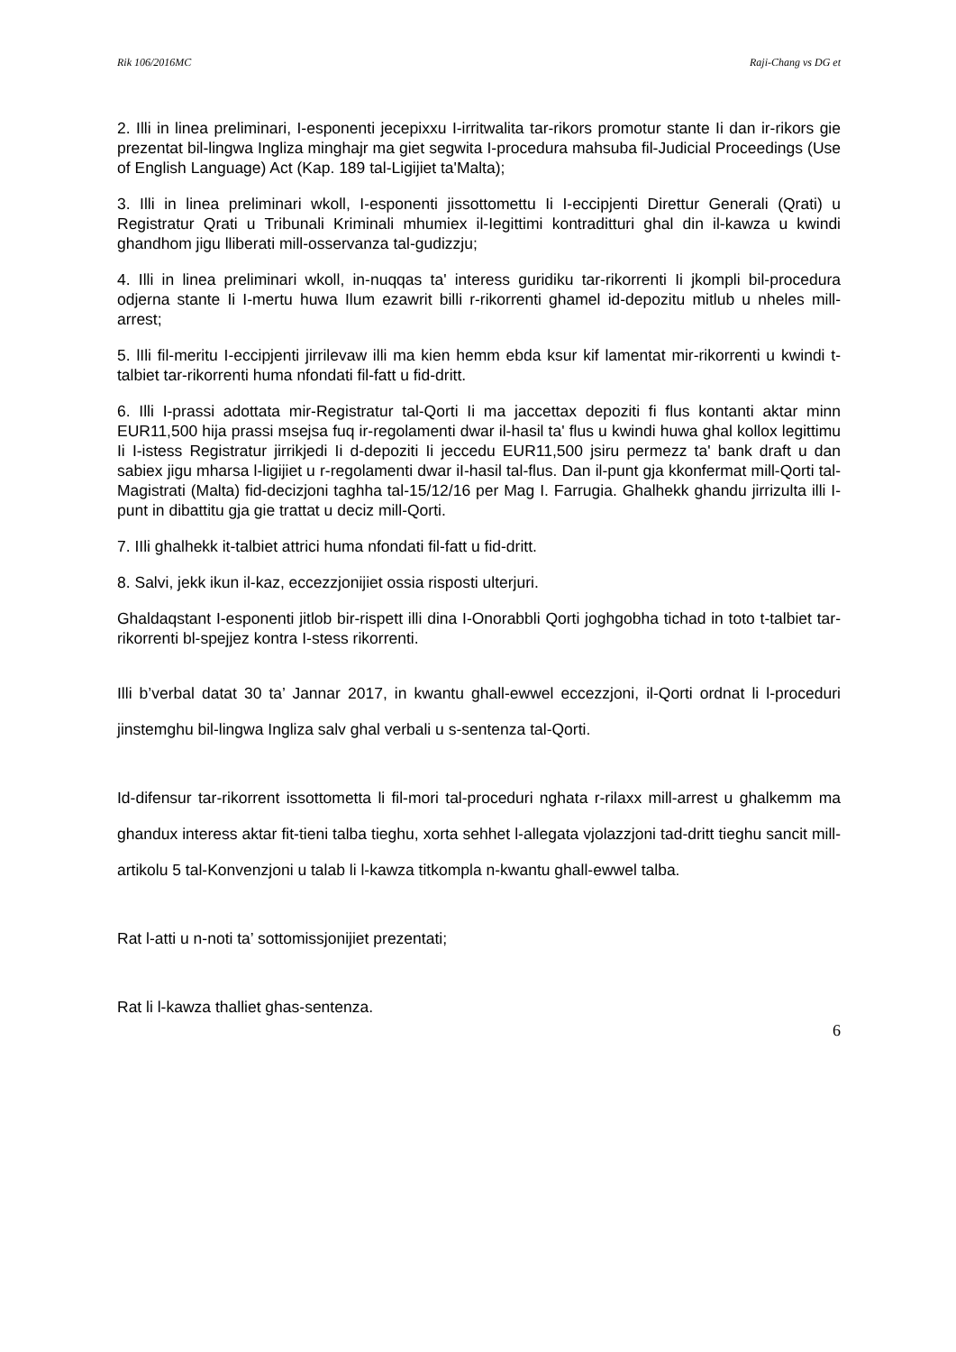Rik 106/2016MC Raji-Chang vs DG et
2. Illi in linea preliminari, I-esponenti jecepixxu I-irritwalita tar-rikors promotur stante Ii dan ir-rikors gie prezentat bil-lingwa Ingliza minghajr ma giet segwita I-procedura mahsuba fil-Judicial Proceedings (Use of English Language) Act (Kap. 189 tal-Ligijiet ta'Malta);
3. Illi in linea preliminari wkoll, I-esponenti jissottomettu Ii I-eccipjenti Direttur Generali (Qrati) u Registratur Qrati u Tribunali Kriminali mhumiex il-Iegittimi kontraditturi ghal din il-kawza u kwindi ghandhom jigu lliberati mill-osservanza tal-gudizzju;
4. Illi in linea preliminari wkoll, in-nuqqas ta' interess guridiku tar-rikorrenti Ii jkompli bil-procedura odjerna stante Ii I-mertu huwa Ilum ezawrit billi r-rikorrenti ghamel id-depozitu mitlub u nheles mill-arrest;
5. lIli fil-meritu I-eccipjenti jirrilevaw illi ma kien hemm ebda ksur kif lamentat mir-rikorrenti u kwindi t-talbiet tar-rikorrenti huma nfondati fil-fatt u fid-dritt.
6. Illi I-prassi adottata mir-Registratur tal-Qorti Ii ma jaccettax depoziti fi flus kontanti aktar minn EUR11,500 hija prassi msejsa fuq ir-regolamenti dwar il-hasil ta' flus u kwindi huwa ghal kollox legittimu Ii I-istess Registratur jirrikjedi Ii d-depoziti Ii jeccedu EUR11,500 jsiru permezz ta' bank draft u dan sabiex jigu mharsa l-ligijiet u r-regolamenti dwar iI-hasil tal-flus. Dan il-punt gja kkonfermat mill-Qorti tal-Magistrati (Malta) fid-decizjoni taghha tal-15/12/16 per Mag I. Farrugia. Ghalhekk ghandu jirrizulta illi I-punt in dibattitu gja gie trattat u deciz mill-Qorti.
7. IIli ghalhekk it-talbiet attrici huma nfondati fil-fatt u fid-dritt.
8. Salvi, jekk ikun il-kaz, eccezzjonijiet ossia risposti ulterjuri.
Ghaldaqstant I-esponenti jitlob bir-rispett illi dina I-Onorabbli Qorti joghgobha tichad in toto t-talbiet tar-rikorrenti bl-spejjez kontra I-stess rikorrenti.
Illi b’verbal datat 30 ta’ Jannar 2017, in kwantu ghall-ewwel eccezzjoni, il-Qorti ordnat li l-proceduri jinstemghu bil-lingwa Ingliza salv ghal verbali u s-sentenza tal-Qorti.
Id-difensur tar-rikorrent issottometta li fil-mori tal-proceduri nghata r-rilaxx mill-arrest u ghalkemm ma ghandux interess aktar fit-tieni talba tieghu, xorta sehhet l-allegata vjolazzjoni tad-dritt tieghu sancit mill-artikolu 5 tal-Konvenzjoni u talab li l-kawza titkompla n-kwantu ghall-ewwel talba.
Rat l-atti u n-noti ta’ sottomissjonijiet prezentati;
Rat li l-kawza thalliet ghas-sentenza.
6